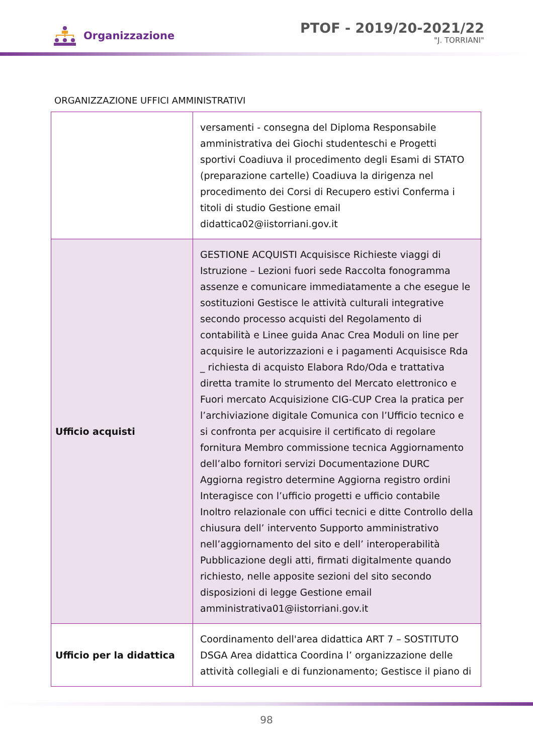Organizzazione
PTOF - 2019/20-2021/22
"J. TORRIANI"
ORGANIZZAZIONE UFFICI AMMINISTRATIVI
| | versamenti - consegna del Diploma Responsabile amministrativa dei Giochi studenteschi e Progetti sportivi Coadiuva il procedimento degli Esami di STATO (preparazione cartelle) Coadiuva la dirigenza nel procedimento dei Corsi di Recupero estivi Conferma i titoli di studio Gestione email didattica02@iistorriani.gov.it |
| Ufficio acquisti | GESTIONE ACQUISTI Acquisisce Richieste viaggi di Istruzione – Lezioni fuori sede Raccolta fonogramma assenze e comunicare immediatamente a che esegue le sostituzioni Gestisce le attività culturali integrative secondo processo acquisti del Regolamento di contabilità e Linee guida Anac Crea Moduli on line per acquisire le autorizzazioni e i pagamenti Acquisisce Rda _ richiesta di acquisto Elabora Rdo/Oda e trattativa diretta tramite lo strumento del Mercato elettronico e Fuori mercato Acquisizione CIG-CUP Crea la pratica per l’archiviazione digitale Comunica con l’Ufficio tecnico e si confronta per acquisire il certificato di regolare fornitura Membro commissione tecnica Aggiornamento dell’albo fornitori servizi Documentazione DURC Aggiorna registro determine Aggiorna registro ordini Interagisce con l’ufficio progetti e ufficio contabile Inoltro relazionale con uffici tecnici e ditte Controllo della chiusura dell’ intervento Supporto amministrativo nell’aggiornamento del sito e dell’ interoperabilità Pubblicazione degli atti, firmati digitalmente quando richiesto, nelle apposite sezioni del sito secondo disposizioni di legge Gestione email amministrativa01@iistorriani.gov.it |
| Ufficio per la didattica | Coordinamento dell'area didattica ART 7 – SOSTITUTO DSGA Area didattica Coordina l’ organizzazione delle attività collegiali e di funzionamento; Gestisce il piano di |
98